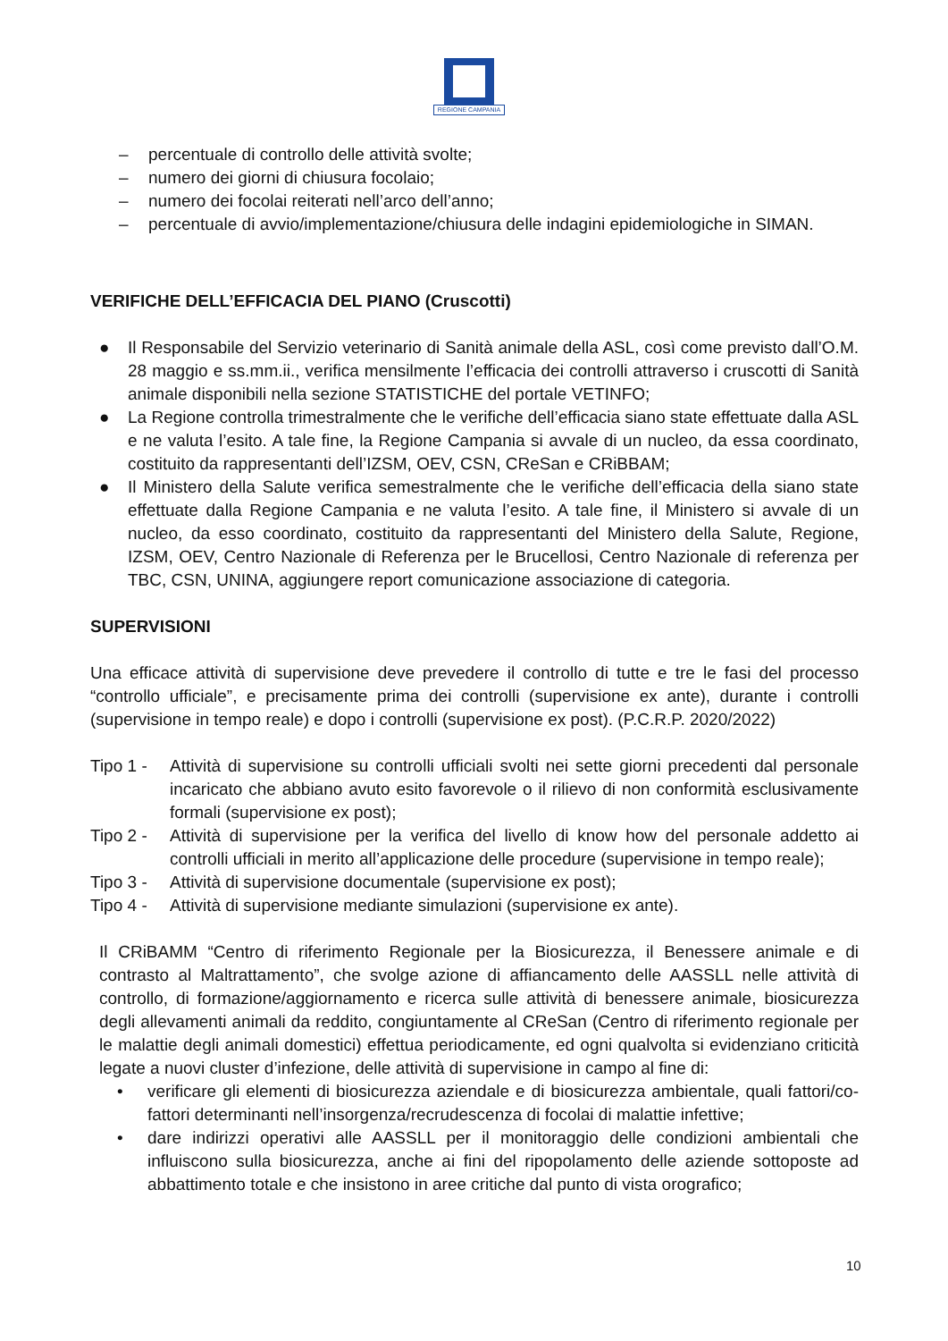REGIONE CAMPANIA
– percentuale di controllo delle attività svolte;
– numero dei giorni di chiusura focolaio;
– numero dei focolai reiterati nell’arco dell’anno;
– percentuale di avvio/implementazione/chiusura delle indagini epidemiologiche in SIMAN.
VERIFICHE DELL’EFFICACIA DEL PIANO (Cruscotti)
● Il Responsabile del Servizio veterinario di Sanità animale della ASL, così come previsto dall’O.M. 28 maggio e ss.mm.ii., verifica mensilmente l’efficacia dei controlli attraverso i cruscotti di Sanità animale disponibili nella sezione STATISTICHE del portale VETINFO;
● La Regione controlla trimestralmente che le verifiche dell’efficacia siano state effettuate dalla ASL e ne valuta l’esito. A tale fine, la Regione Campania si avvale di un nucleo, da essa coordinato, costituito da rappresentanti dell’IZSM, OEV, CSN, CReSan e CRiBBAM;
● Il Ministero della Salute verifica semestralmente che le verifiche dell’efficacia della siano state effettuate dalla Regione Campania e ne valuta l’esito. A tale fine, il Ministero si avvale di un nucleo, da esso coordinato, costituito da rappresentanti del Ministero della Salute, Regione, IZSM, OEV, Centro Nazionale di Referenza per le Brucellosi, Centro Nazionale di referenza per TBC, CSN, UNINA, aggiungere report comunicazione associazione di categoria.
SUPERVISIONI
Una efficace attività di supervisione deve prevedere il controllo di tutte e tre le fasi del processo “controllo ufficiale”, e precisamente prima dei controlli (supervisione ex ante), durante i controlli (supervisione in tempo reale) e dopo i controlli (supervisione ex post). (P.C.R.P. 2020/2022)
Tipo 1 -
Attività di supervisione su controlli ufficiali svolti nei sette giorni precedenti dal personale incaricato che abbiano avuto esito favorevole o il rilievo di non conformità esclusivamente formali (supervisione ex post);
Tipo 2 -
Attività di supervisione per la verifica del livello di know how del personale addetto ai controlli ufficiali in merito all’applicazione delle procedure (supervisione in tempo reale);
Tipo 3 -
Attività di supervisione documentale (supervisione ex post);
Tipo 4 -
Attività di supervisione mediante simulazioni (supervisione ex ante).
Il CRiBAMM “Centro di riferimento Regionale per la Biosicurezza, il Benessere animale e di contrasto al Maltrattamento”, che svolge azione di affiancamento delle AASSLL nelle attività di controllo, di formazione/aggiornamento e ricerca sulle attività di benessere animale, biosicurezza degli allevamenti animali da reddito, congiuntamente al CReSan (Centro di riferimento regionale per le malattie degli animali domestici) effettua periodicamente, ed ogni qualvolta si evidenziano criticità legate a nuovi cluster d’infezione, delle attività di supervisione in campo al fine di:
• verificare gli elementi di biosicurezza aziendale e di biosicurezza ambientale, quali fattori/co-fattori determinanti nell’insorgenza/recrudescenza di focolai di malattie infettive;
• dare indirizzi operativi alle AASSLL per il monitoraggio delle condizioni ambientali che influiscono sulla biosicurezza, anche ai fini del ripopolamento delle aziende sottoposte ad abbattimento totale e che insistono in aree critiche dal punto di vista orografico;
10